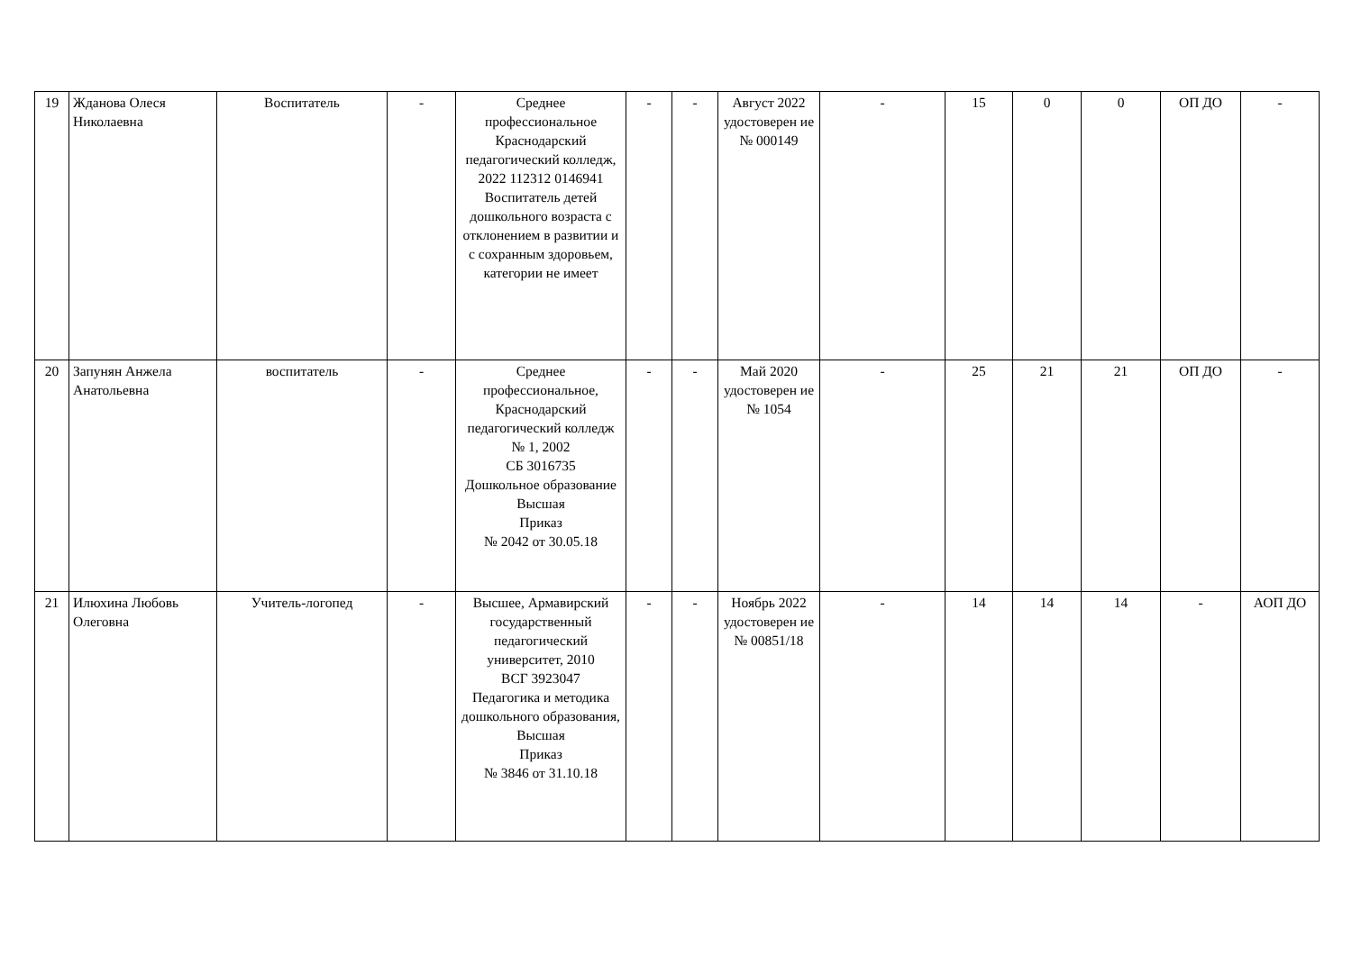| 19 | Жданова Олеся Николаевна | Воспитатель | - | Среднее профессиональное Краснодарский педагогический колледж, 2022 112312 0146941 Воспитатель детей дошкольного возраста с отклонением в развитии и с сохранным здоровьем, категории не имеет | - | - | Август 2022 удостоверен ие № 000149 | - | 15 | 0 | 0 | ОП ДО | - |
| 20 | Запунян Анжела Анатольевна | воспитатель | - | Среднее профессиональное, Краснодарский педагогический колледж № 1, 2002 СБ 3016735 Дошкольное образование Высшая Приказ № 2042 от 30.05.18 | - | - | Май 2020 удостоверен ие № 1054 | - | 25 | 21 | 21 | ОП ДО | - |
| 21 | Илюхина Любовь Олеговна | Учитель-логопед | - | Высшее, Армавирский государственный педагогический университет, 2010 ВСГ 3923047 Педагогика и методика дошкольного образования, Высшая Приказ № 3846 от 31.10.18 | - | - | Ноябрь 2022 удостоверен ие № 00851/18 | - | 14 | 14 | 14 | - | АОП ДО |